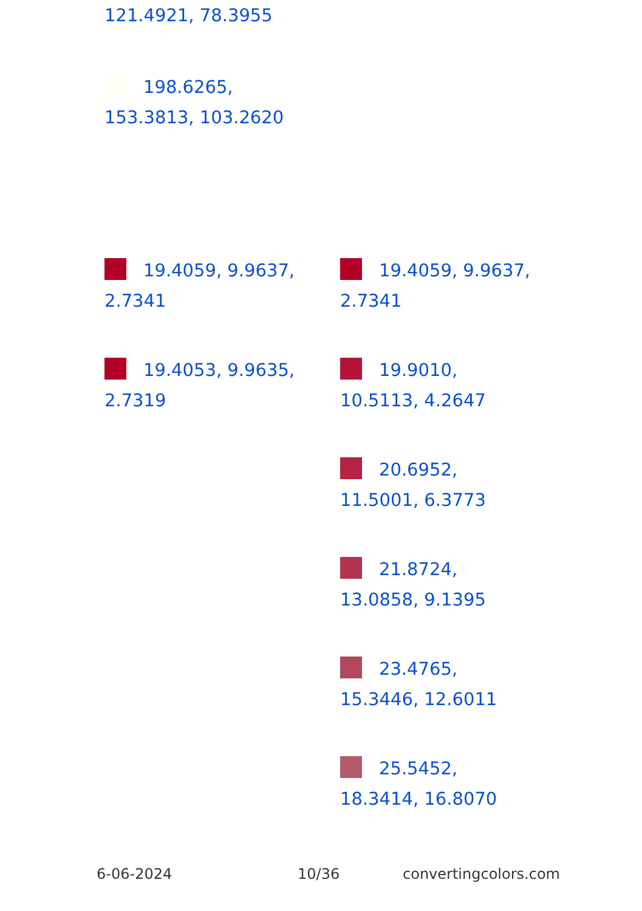121.4921, 78.3955
198.6265, 153.3813, 103.2620
19.4059, 9.9637, 2.7341
19.4053, 9.9635, 2.7319
19.4059, 9.9637, 2.7341
19.9010, 10.5113, 4.2647
20.6952, 11.5001, 6.3773
21.8724, 13.0858, 9.1395
23.4765, 15.3446, 12.6011
25.5452, 18.3414, 16.8070
6-06-2024 10/36 convertingcolors.com